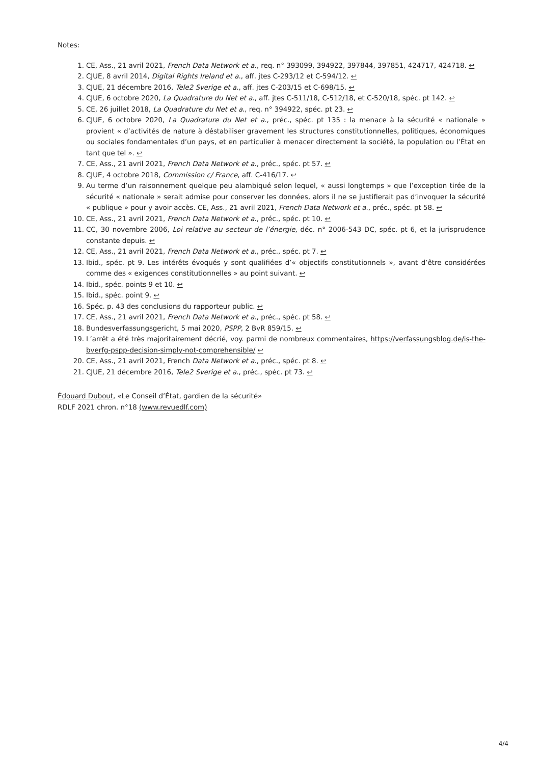Notes:
1. CE, Ass., 21 avril 2021, French Data Network et a., req. n° 393099, 394922, 397844, 397851, 424717, 424718. ↩
2. CJUE, 8 avril 2014, Digital Rights Ireland et a., aff. jtes C-293/12 et C-594/12. ↩
3. CJUE, 21 décembre 2016, Tele2 Sverige et a., aff. jtes C-203/15 et C-698/15. ↩
4. CJUE, 6 octobre 2020, La Quadrature du Net et a., aff. jtes C-511/18, C-512/18, et C-520/18, spéc. pt 142. ↩
5. CE, 26 juillet 2018, La Quadrature du Net et a., req. n° 394922, spéc. pt 23. ↩
6. CJUE, 6 octobre 2020, La Quadrature du Net et a., préc., spéc. pt 135 : la menace à la sécurité « nationale » provient « d’activités de nature à déstabiliser gravement les structures constitutionnelles, politiques, économiques ou sociales fondamentales d’un pays, et en particulier à menacer directement la société, la population ou l’État en tant que tel ». ↩
7. CE, Ass., 21 avril 2021, French Data Network et a., préc., spéc. pt 57. ↩
8. CJUE, 4 octobre 2018, Commission c/ France, aff. C-416/17. ↩
9. Au terme d’un raisonnement quelque peu alambiqué selon lequel, « aussi longtemps » que l’exception tirée de la sécurité « nationale » serait admise pour conserver les données, alors il ne se justifierait pas d’invoquer la sécurité « publique » pour y avoir accès. CE, Ass., 21 avril 2021, French Data Network et a., préc., spéc. pt 58. ↩
10. CE, Ass., 21 avril 2021, French Data Network et a., préc., spéc. pt 10. ↩
11. CC, 30 novembre 2006, Loi relative au secteur de l’énergie, déc. n° 2006-543 DC, spéc. pt 6, et la jurisprudence constante depuis. ↩
12. CE, Ass., 21 avril 2021, French Data Network et a., préc., spéc. pt 7. ↩
13. Ibid., spéc. pt 9. Les intérêts évoqués y sont qualifiées d’« objectifs constitutionnels », avant d’être considérées comme des « exigences constitutionnelles » au point suivant. ↩
14. Ibid., spéc. points 9 et 10. ↩
15. Ibid., spéc. point 9. ↩
16. Spéc. p. 43 des conclusions du rapporteur public. ↩
17. CE, Ass., 21 avril 2021, French Data Network et a., préc., spéc. pt 58. ↩
18. Bundesverfassungsgericht, 5 mai 2020, PSPP, 2 BvR 859/15. ↩
19. L’arrêt a été très majoritairement décrié, voy. parmi de nombreux commentaires, https://verfassungsblog.de/is-the-bverfg-pspp-decision-simply-not-comprehensible/ ↩
20. CE, Ass., 21 avril 2021, French Data Network et a., préc., spéc. pt 8. ↩
21. CJUE, 21 décembre 2016, Tele2 Sverige et a., préc., spéc. pt 73. ↩
Édouard Dubout, «Le Conseil d’État, gardien de la sécurité»
RDLF 2021 chron. n°18 (www.revuedlf.com)
4/4